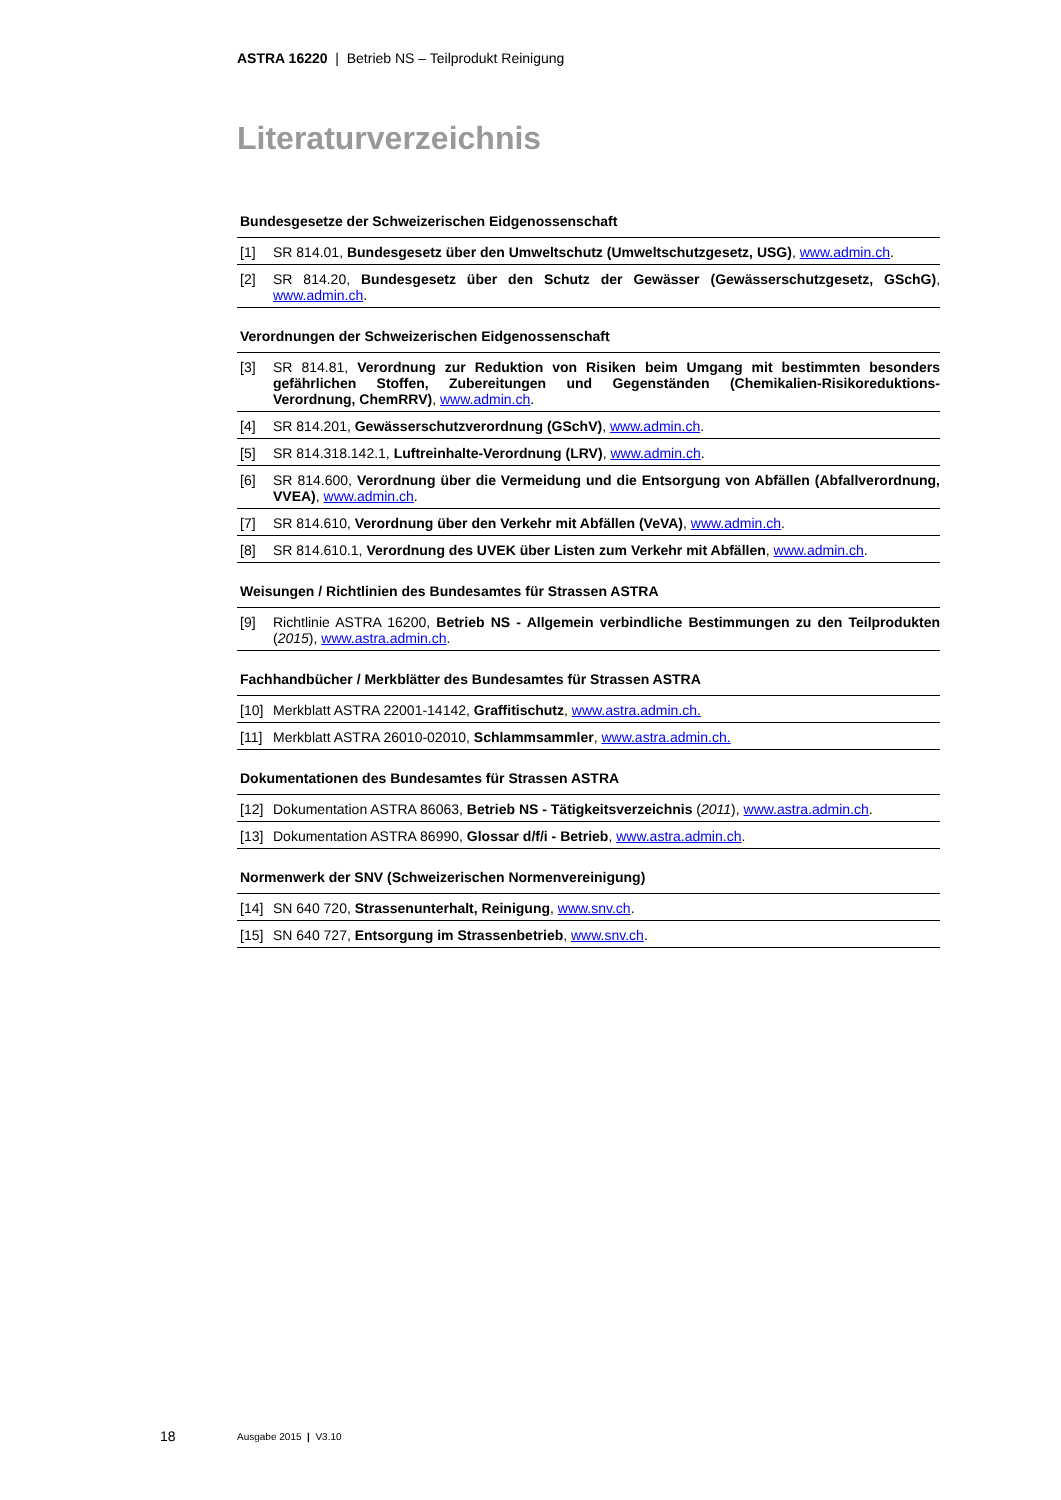ASTRA 16220 | Betrieb NS – Teilprodukt Reinigung
Literaturverzeichnis
Bundesgesetze der Schweizerischen Eidgenossenschaft
[1] SR 814.01, Bundesgesetz über den Umweltschutz (Umweltschutzgesetz, USG), www.admin.ch.
[2] SR 814.20, Bundesgesetz über den Schutz der Gewässer (Gewässerschutzgesetz, GSchG), www.admin.ch.
Verordnungen der Schweizerischen Eidgenossenschaft
[3] SR 814.81, Verordnung zur Reduktion von Risiken beim Umgang mit bestimmten besonders gefährlichen Stoffen, Zubereitungen und Gegenständen (Chemikalien-Risikoreduktions-Verordnung, ChemRRV), www.admin.ch.
[4] SR 814.201, Gewässerschutzverordnung (GSchV), www.admin.ch.
[5] SR 814.318.142.1, Luftreinhalte-Verordnung (LRV), www.admin.ch.
[6] SR 814.600, Verordnung über die Vermeidung und die Entsorgung von Abfällen (Abfallverordnung, VVEA), www.admin.ch.
[7] SR 814.610, Verordnung über den Verkehr mit Abfällen (VeVA), www.admin.ch.
[8] SR 814.610.1, Verordnung des UVEK über Listen zum Verkehr mit Abfällen, www.admin.ch.
Weisungen / Richtlinien des Bundesamtes für Strassen ASTRA
[9] Richtlinie ASTRA 16200, Betrieb NS - Allgemein verbindliche Bestimmungen zu den Teilprodukten (2015), www.astra.admin.ch.
Fachhandbücher / Merkblätter des Bundesamtes für Strassen ASTRA
[10] Merkblatt ASTRA 22001-14142, Graffitischutz, www.astra.admin.ch.
[11] Merkblatt ASTRA 26010-02010, Schlammsammler, www.astra.admin.ch.
Dokumentationen des Bundesamtes für Strassen ASTRA
[12] Dokumentation ASTRA 86063, Betrieb NS - Tätigkeitsverzeichnis (2011), www.astra.admin.ch.
[13] Dokumentation ASTRA 86990, Glossar d/f/i - Betrieb, www.astra.admin.ch.
Normenwerk der SNV (Schweizerischen Normenvereinigung)
[14] SN 640 720, Strassenunterhalt, Reinigung, www.snv.ch.
[15] SN 640 727, Entsorgung im Strassenbetrieb, www.snv.ch.
18 Ausgabe 2015 | V3.10